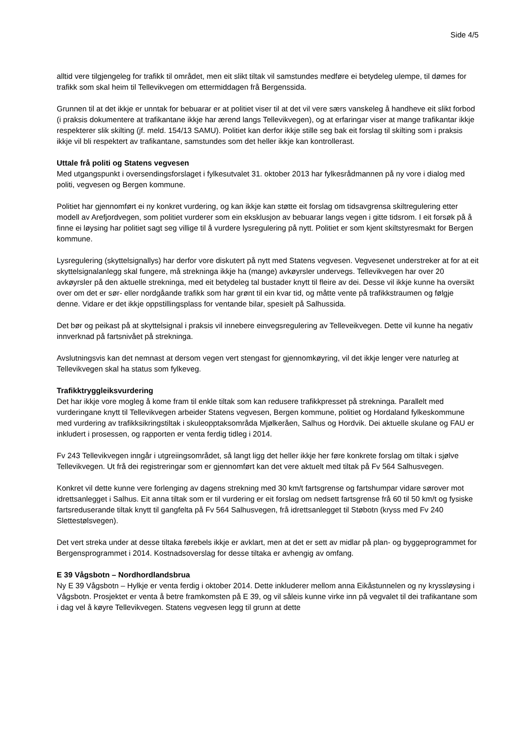Side 4/5
alltid vere tilgjengeleg for trafikk til området, men eit slikt tiltak vil samstundes medføre ei betydeleg ulempe, til dømes for trafikk som skal heim til Tellevikvegen om ettermiddagen frå Bergenssida.
Grunnen til at det ikkje er unntak for bebuarar er at politiet viser til at det vil vere særs vanskeleg å handheve eit slikt forbod (i praksis dokumentere at trafikantane ikkje har ærend langs Tellevikvegen), og at erfaringar viser at mange trafikantar ikkje respekterer slik skilting (jf. meld. 154/13 SAMU). Politiet kan derfor ikkje stille seg bak eit forslag til skilting som i praksis ikkje vil bli respektert av trafikantane, samstundes som det heller ikkje kan kontrollerast.
Uttale frå politi og Statens vegvesen
Med utgangspunkt i oversendingsforslaget i fylkesutvalet 31. oktober 2013 har fylkesrådmannen på ny vore i dialog med politi, vegvesen og Bergen kommune.
Politiet har gjennomført ei ny konkret vurdering, og kan ikkje kan støtte eit forslag om tidsavgrensa skiltregulering etter modell av Arefjordvegen, som politiet vurderer som ein eksklusjon av bebuarar langs vegen i gitte tidsrom. I eit forsøk på å finne ei løysing har politiet sagt seg villige til å vurdere lysregulering på nytt. Politiet er som kjent skiltstyresmakt for Bergen kommune.
Lysregulering (skyttelsignallys) har derfor vore diskutert på nytt med Statens vegvesen. Vegvesenet understreker at for at eit skyttelsignalanlegg skal fungere, må strekninga ikkje ha (mange) avkøyrsler undervegs. Tellevikvegen har over 20 avkøyrsler på den aktuelle strekninga, med eit betydeleg tal bustader knytt til fleire av dei. Desse vil ikkje kunne ha oversikt over om det er sør- eller nordgåande trafikk som har grønt til ein kvar tid, og måtte vente på trafikkstraumen og følgje denne. Vidare er det ikkje oppstillingsplass for ventande bilar, spesielt på Salhussida.
Det bør og peikast på at skyttelsignal i praksis vil innebere einvegsregulering av Telleveikvegen. Dette vil kunne ha negativ innverknad på fartsnivået på strekninga.
Avslutningsvis kan det nemnast at dersom vegen vert stengast for gjennomkøyring, vil det ikkje lenger vere naturleg at Tellevikvegen skal ha status som fylkeveg.
Trafikktryggleiksvurdering
Det har ikkje vore mogleg å kome fram til enkle tiltak som kan redusere trafikkpresset på strekninga. Parallelt med vurderingane knytt til Tellevikvegen arbeider Statens vegvesen, Bergen kommune, politiet og Hordaland fylkeskommune med vurdering av trafikksikringstiltak i skuleopptaksområda Mjølkeråen, Salhus og Hordvik. Dei aktuelle skulane og FAU er inkludert i prosessen, og rapporten er venta ferdig tidleg i 2014.
Fv 243 Tellevikvegen inngår i utgreiingsområdet, så langt ligg det heller ikkje her føre konkrete forslag om tiltak i sjølve Tellevikvegen. Ut frå dei registreringar som er gjennomført kan det vere aktuelt med tiltak på Fv 564 Salhusvegen.
Konkret vil dette kunne vere forlenging av dagens strekning med 30 km/t fartsgrense og fartshumpar vidare sørover mot idrettsanlegget i Salhus. Eit anna tiltak som er til vurdering er eit forslag om nedsett fartsgrense frå 60 til 50 km/t og fysiske fartsreduserande tiltak knytt til gangfelta på Fv 564 Salhusvegen, frå idrettsanlegget til Støbotn (kryss med Fv 240 Slettestølsvegen).
Det vert streka under at desse tiltaka førebels ikkje er avklart, men at det er sett av midlar på plan- og byggeprogrammet for Bergensprogrammet i 2014. Kostnadsoverslag for desse tiltaka er avhengig av omfang.
E 39 Vågsbotn – Nordhordlandsbrua
Ny E 39 Vågsbotn – Hylkje er venta ferdig i oktober 2014. Dette inkluderer mellom anna Eikåstunnelen og ny kryssløysing i Vågsbotn. Prosjektet er venta å betre framkomsten på E 39, og vil såleis kunne virke inn på vegvalet til dei trafikantane som i dag vel å køyre Tellevikvegen. Statens vegvesen legg til grunn at dette